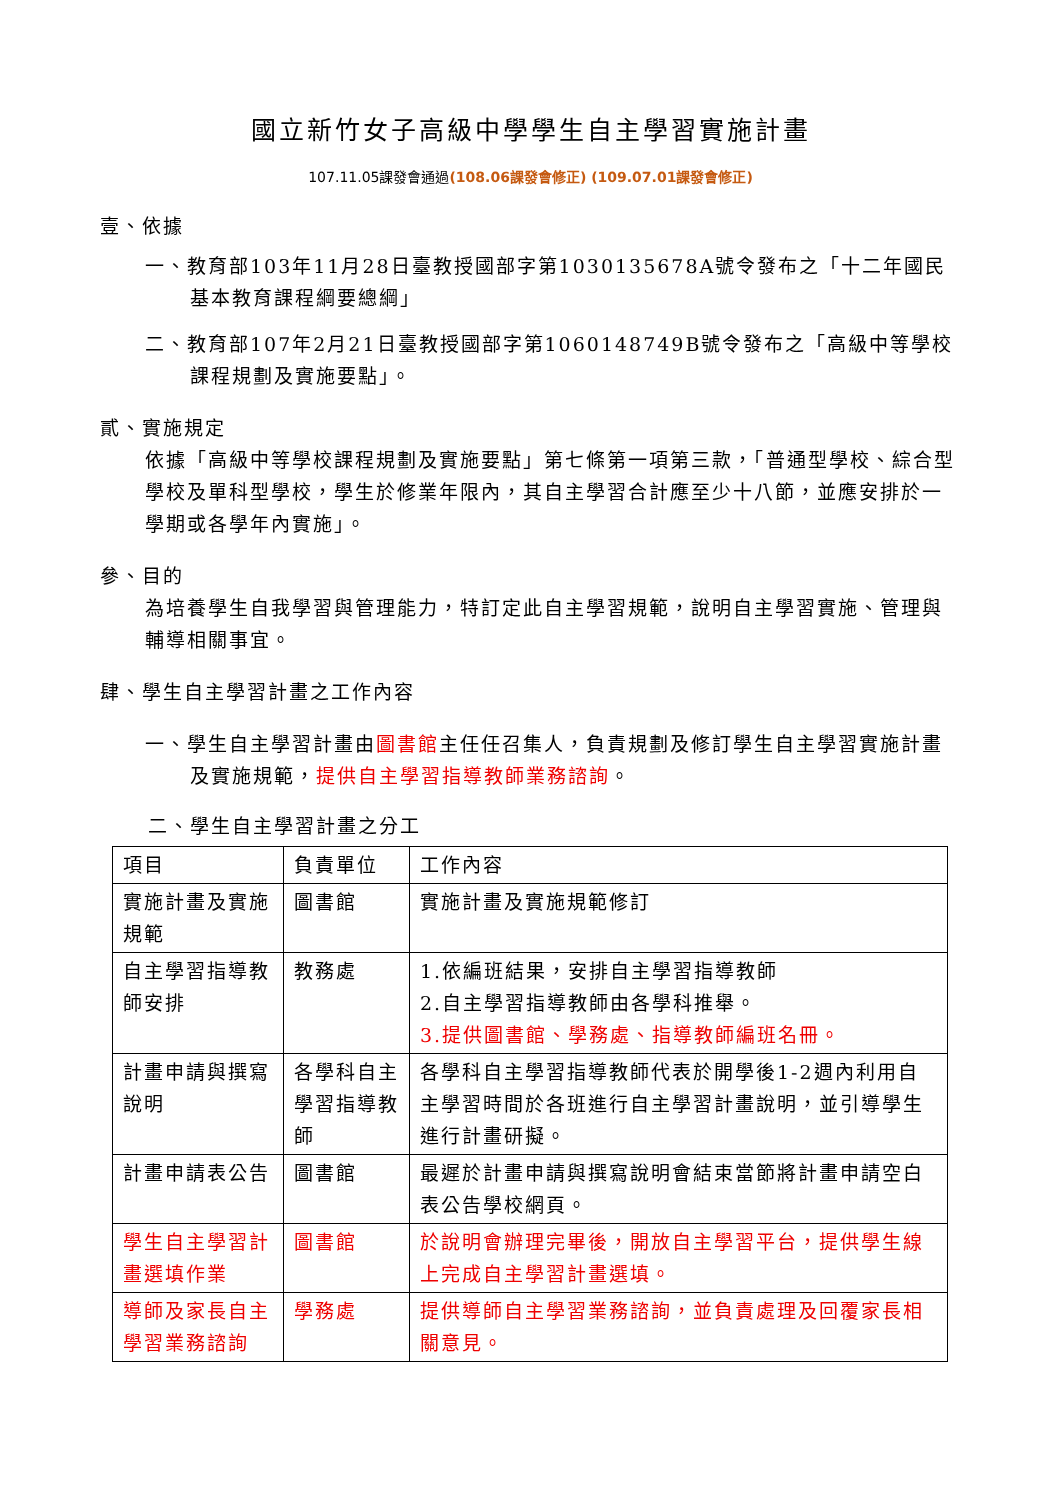國立新竹女子高級中學學生自主學習實施計畫
107.11.05課發會通過(108.06課發會修正) (109.07.01課發會修正)
壹、依據
一、教育部103年11月28日臺教授國部字第1030135678A號令發布之「十二年國民基本教育課程綱要總綱」
二、教育部107年2月21日臺教授國部字第1060148749B號令發布之「高級中等學校課程規劃及實施要點」。
貳、實施規定
依據「高級中等學校課程規劃及實施要點」第七條第一項第三款，「普通型學校、綜合型學校及單科型學校，學生於修業年限內，其自主學習合計應至少十八節，並應安排於一學期或各學年內實施」。
參、目的
為培養學生自我學習與管理能力，特訂定此自主學習規範，說明自主學習實施、管理與輔導相關事宜。
肆、學生自主學習計畫之工作內容
一、學生自主學習計畫由圖書館主任任召集人，負責規劃及修訂學生自主學習實施計畫及實施規範，提供自主學習指導教師業務諮詢。
二、學生自主學習計畫之分工
| 項目 | 負責單位 | 工作內容 |
| 實施計畫及實施規範 | 圖書館 | 實施計畫及實施規範修訂 |
| 自主學習指導教師安排 | 教務處 | 1.依編班結果，安排自主學習指導教師 2.自主學習指導教師由各學科推舉。 3.提供圖書館、學務處、指導教師編班名冊。 |
| 計畫申請與撰寫說明 | 各學科自主學習指導教師 | 各學科自主學習指導教師代表於開學後1-2週內利用自主學習時間於各班進行自主學習計畫說明，並引導學生進行計畫研擬。 |
| 計畫申請表公告 | 圖書館 | 最遲於計畫申請與撰寫說明會結束當節將計畫申請空白表公告學校網頁。 |
| 學生自主學習計畫選填作業 | 圖書館 | 於說明會辦理完畢後，開放自主學習平台，提供學生線上完成自主學習計畫選填。 |
| 導師及家長自主學習業務諮詢 | 學務處 | 提供導師自主學習業務諮詢，並負責處理及回覆家長相關意見。 |